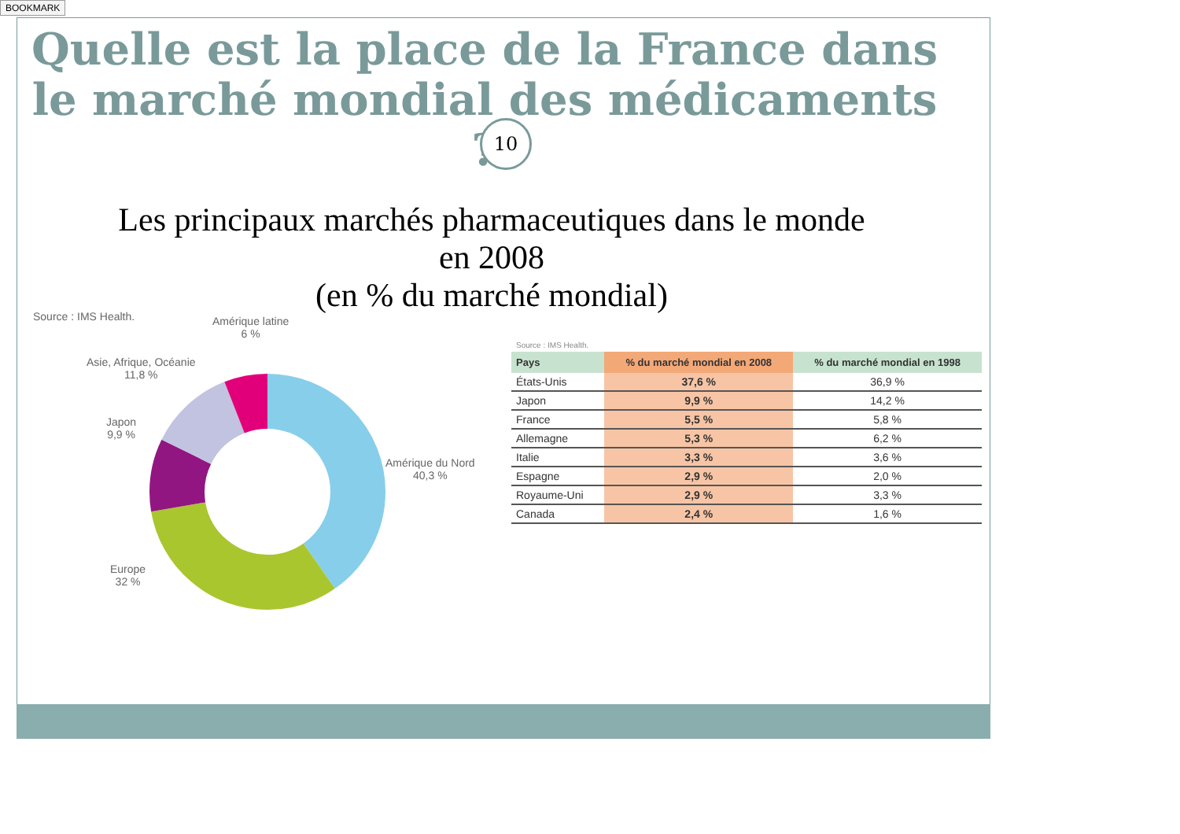BOOKMARK
Quelle est la place de la France dans le marché mondial des médicaments ?
10
Les principaux marchés pharmaceutiques dans le monde en 2008
(en % du marché mondial)
Source : IMS Health. Amérique latine
6 %
Asie, Afrique, Océanie
11,8 %
Japon
9,9 %
Amérique du Nord
40,3 %
Europe
32 %
| Source : IMS Health. | | |
| Pays | % du marché mondial en 2008 | % du marché mondial en 1998 |
| États-Unis | 37,6 % | 36,9 % |
| Japon | 9,9 % | 14,2 % |
| France | 5,5 % | 5,8 % |
| Allemagne | 5,3 % | 6,2 % |
| Italie | 3,3 % | 3,6 % |
| Espagne | 2,9 % | 2,0 % |
| Royaume-Uni | 2,9 % | 3,3 % |
| Canada | 2,4 % | 1,6 % |